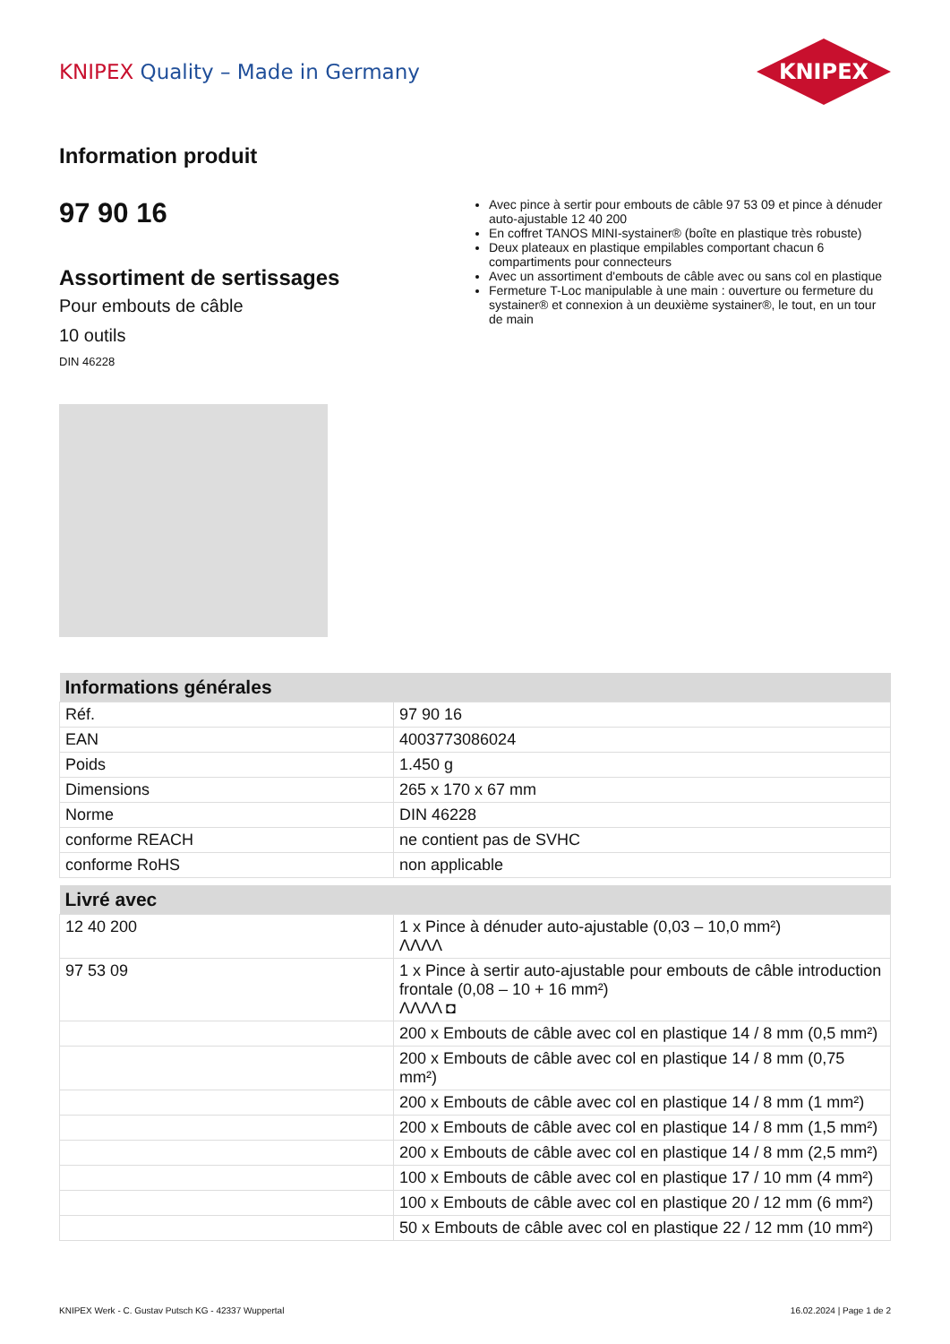KNIPEX Quality – Made in Germany
KNIPEX
Information produit
97 90 16
Assortiment de sertissages
Pour embouts de câble
10 outils
DIN 46228
Avec pince à sertir pour embouts de câble 97 53 09 et pince à dénuder auto-ajustable 12 40 200
En coffret TANOS MINI-systainer® (boîte en plastique très robuste)
Deux plateaux en plastique empilables comportant chacun 6 compartiments pour connecteurs
Avec un assortiment d'embouts de câble avec ou sans col en plastique
Fermeture T-Loc manipulable à une main : ouverture ou fermeture du systainer® et connexion à un deuxième systainer®, le tout, en un tour de main
| Informations générales | |
| --- | --- |
| Réf. | 97 90 16 |
| EAN | 4003773086024 |
| Poids | 1.450 g |
| Dimensions | 265 x 170 x 67 mm |
| Norme | DIN 46228 |
| conforme REACH | ne contient pas de SVHC |
| conforme RoHS | non applicable |
| Livré avec | |
| --- | --- |
| 12 40 200 | 1 x Pince à dénuder auto-ajustable (0,03 – 10,0 mm²) ΛΛΛΛ |
| 97 53 09 | 1 x Pince à sertir auto-ajustable pour embouts de câble introduction frontale (0,08 – 10 + 16 mm²) ΛΛΛΛ ◘ |
| | 200 x Embouts de câble avec col en plastique 14 / 8 mm (0,5 mm²) |
| | 200 x Embouts de câble avec col en plastique 14 / 8 mm (0,75 mm²) |
| | 200 x Embouts de câble avec col en plastique 14 / 8 mm (1 mm²) |
| | 200 x Embouts de câble avec col en plastique 14 / 8 mm (1,5 mm²) |
| | 200 x Embouts de câble avec col en plastique 14 / 8 mm (2,5 mm²) |
| | 100 x Embouts de câble avec col en plastique 17 / 10 mm (4 mm²) |
| | 100 x Embouts de câble avec col en plastique 20 / 12 mm (6 mm²) |
| | 50 x Embouts de câble avec col en plastique 22 / 12 mm (10 mm²) |
KNIPEX Werk - C. Gustav Putsch KG - 42337 Wuppertal 16.02.2024 | Page 1 de 2